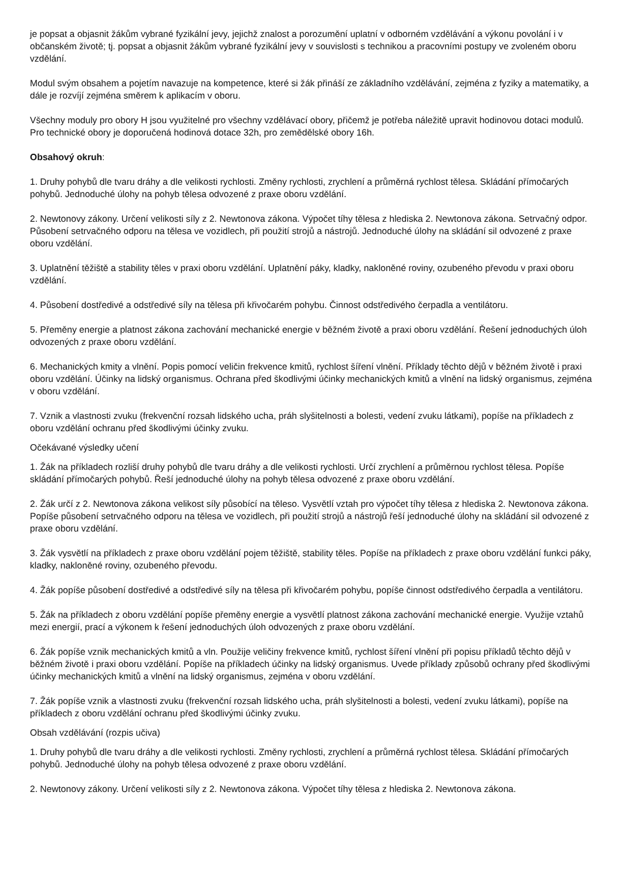je popsat a objasnit žákům vybrané fyzikální jevy, jejichž znalost a porozumění uplatní v odborném vzdělávání a výkonu povolání i v občanském životě; tj. popsat a objasnit žákům vybrané fyzikální jevy v souvislosti s technikou a pracovními postupy ve zvoleném oboru vzdělání.
Modul svým obsahem a pojetím navazuje na kompetence, které si žák přináší ze základního vzdělávání, zejména z fyziky a matematiky, a dále je rozvíjí zejména směrem k aplikacím v oboru.
Všechny moduly pro obory H jsou využitelné pro všechny vzdělávací obory, přičemž je potřeba náležitě upravit hodinovou dotaci modulů. Pro technické obory je doporučená hodinová dotace 32h, pro zemědělské obory 16h.
Obsahový okruh:
1. Druhy pohybů dle tvaru dráhy a dle velikosti rychlosti. Změny rychlosti, zrychlení a průměrná rychlost tělesa. Skládání přímočarých pohybů. Jednoduché úlohy na pohyb tělesa odvozené z praxe oboru vzdělání.
2. Newtonovy zákony. Určení velikosti síly z 2. Newtonova zákona. Výpočet tíhy tělesa z hlediska 2. Newtonova zákona. Setrvačný odpor. Působení setrvačného odporu na tělesa ve vozidlech, při použití strojů a nástrojů. Jednoduché úlohy na skládání sil odvozené z praxe oboru vzdělání.
3. Uplatnění těžiště a stability těles v praxi oboru vzdělání. Uplatnění páky, kladky, nakloněné roviny, ozubeného převodu v praxi oboru vzdělání.
4. Působení dostředivé a odstředivé síly na tělesa při křivočarém pohybu. Činnost odstředivého čerpadla a ventilátoru.
5. Přeměny energie a platnost zákona zachování mechanické energie v běžném životě a praxi oboru vzdělání. Řešení jednoduchých úloh odvozených z praxe oboru vzdělání.
6. Mechanických kmity a vlnění. Popis pomocí veličin frekvence kmitů, rychlost šíření vlnění. Příklady těchto dějů v běžném životě i praxi oboru vzdělání. Účinky na lidský organismus. Ochrana před škodlivými účinky mechanických kmitů a vlnění na lidský organismus, zejména v oboru vzdělání.
7. Vznik a vlastnosti zvuku (frekvenční rozsah lidského ucha, práh slyšitelnosti a bolesti, vedení zvuku látkami), popíše na příkladech z oboru vzdělání ochranu před škodlivými účinky zvuku.
Očekávané výsledky učení
1. Žák na příkladech rozliší druhy pohybů dle tvaru dráhy a dle velikosti rychlosti. Určí zrychlení a průměrnou rychlost tělesa. Popíše skládání přímočarých pohybů. Řeší jednoduché úlohy na pohyb tělesa odvozené z praxe oboru vzdělání.
2. Žák určí z 2. Newtonova zákona velikost síly působící na těleso. Vysvětlí vztah pro výpočet tíhy tělesa z hlediska 2. Newtonova zákona. Popíše působení setrvačného odporu na tělesa ve vozidlech, při použití strojů a nástrojů řeší jednoduché úlohy na skládání sil odvozené z praxe oboru vzdělání.
3. Žák vysvětlí na příkladech z praxe oboru vzdělání pojem těžiště, stability těles. Popíše na příkladech z praxe oboru vzdělání funkci páky, kladky, nakloněné roviny, ozubeného převodu.
4. Žák popíše působení dostředivé a odstředivé síly na tělesa při křivočarém pohybu, popíše činnost odstředivého čerpadla a ventilátoru.
5. Žák na příkladech z oboru vzdělání popíše přeměny energie a vysvětlí platnost zákona zachování mechanické energie. Využije vztahů mezi energií, prací a výkonem k řešení jednoduchých úloh odvozených z praxe oboru vzdělání.
6. Žák popíše vznik mechanických kmitů a vln. Použije veličiny frekvence kmitů, rychlost šíření vlnění při popisu příkladů těchto dějů v běžném životě i praxi oboru vzdělání. Popíše na příkladech účinky na lidský organismus. Uvede příklady způsobů ochrany před škodlivými účinky mechanických kmitů a vlnění na lidský organismus, zejména v oboru vzdělání.
7. Žák popíše vznik a vlastnosti zvuku (frekvenční rozsah lidského ucha, práh slyšitelnosti a bolesti, vedení zvuku látkami), popíše na příkladech z oboru vzdělání ochranu před škodlivými účinky zvuku.
Obsah vzdělávání (rozpis učiva)
1. Druhy pohybů dle tvaru dráhy a dle velikosti rychlosti. Změny rychlosti, zrychlení a průměrná rychlost tělesa. Skládání přímočarých pohybů. Jednoduché úlohy na pohyb tělesa odvozené z praxe oboru vzdělání.
2. Newtonovy zákony. Určení velikosti síly z 2. Newtonova zákona. Výpočet tíhy tělesa z hlediska 2. Newtonova zákona.